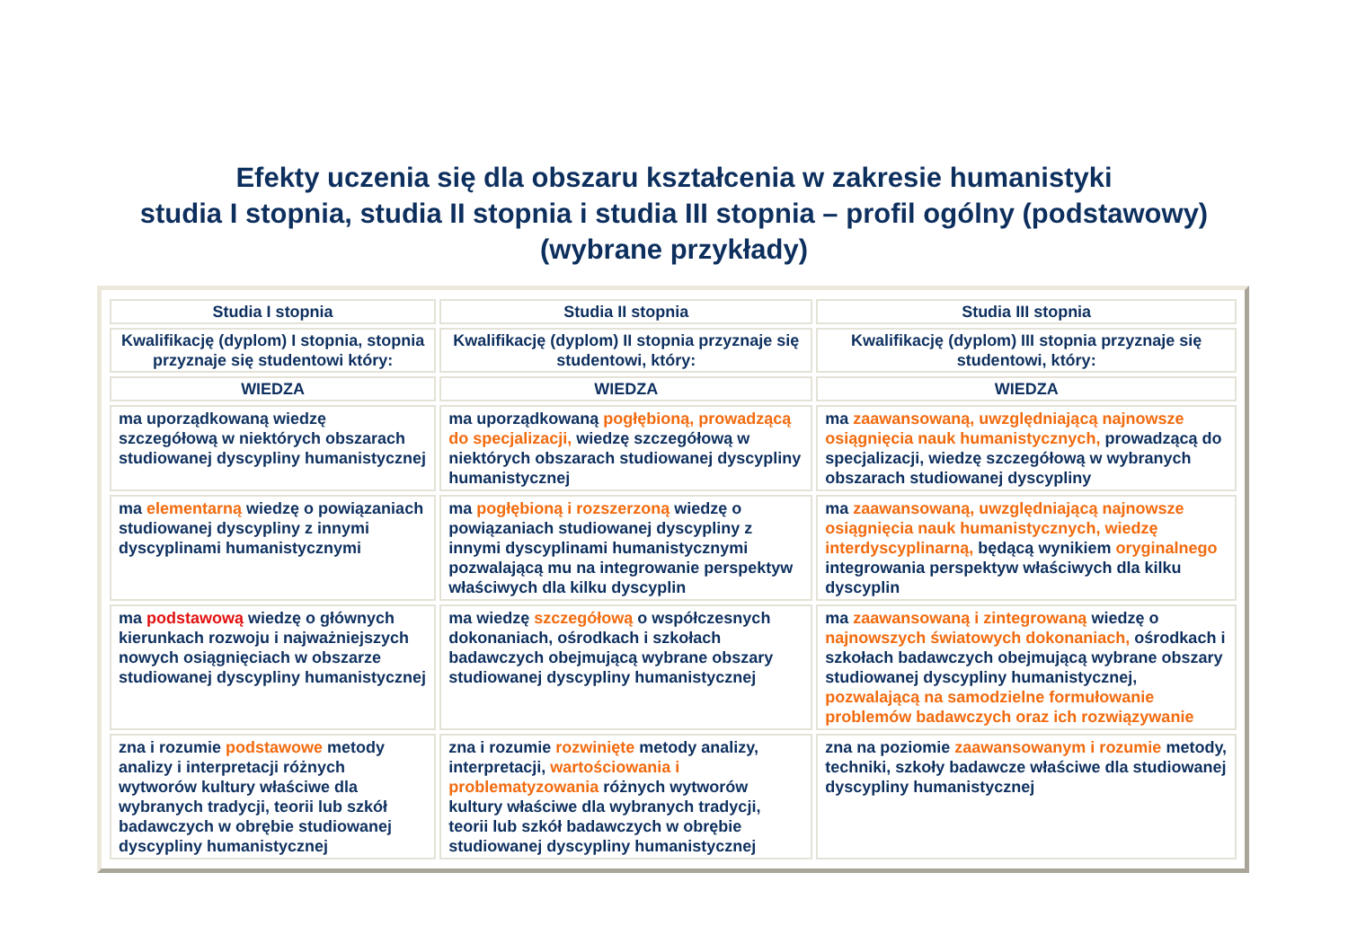Efekty uczenia się dla obszaru kształcenia w zakresie humanistyki
studia I stopnia, studia II stopnia i studia III stopnia – profil ogólny (podstawowy)
(wybrane przykłady)
| Studia I stopnia | Studia II stopnia | Studia III stopnia |
| --- | --- | --- |
| Kwalifikację (dyplom) I stopnia, stopnia przyznaje się studentowi który: | Kwalifikację (dyplom) II stopnia przyznaje się studentowi, który: | Kwalifikację (dyplom) III stopnia przyznaje się studentowi, który: |
| WIEDZA | WIEDZA | WIEDZA |
| ma uporządkowaną wiedzę szczegółową w niektórych obszarach studiowanej dyscypliny humanistycznej | ma uporządkowaną pogłębioną, prowadzącą do specjalizacji, wiedzę szczegółową w niektórych obszarach studiowanej dyscypliny humanistycznej | ma zaawansowaną, uwzględniającą najnowsze osiągnięcia nauk humanistycznych, prowadzącą do specjalizacji, wiedzę szczegółową w wybranych obszarach studiowanej dyscypliny |
| ma elementarną wiedzę o powiązaniach studiowanej dyscypliny z innymi dyscyplinami humanistycznymi | ma pogłębioną i rozszerzoną wiedzę o powiązaniach studiowanej dyscypliny z innymi dyscyplinami humanistycznymi pozwalającą mu na integrowanie perspektyw właściwych dla kilku dyscyplin | ma zaawansowaną, uwzględniającą najnowsze osiągnięcia nauk humanistycznych, wiedzę interdyscyplinarną, będącą wynikiem oryginalnego integrowania perspektyw właściwych dla kilku dyscyplin |
| ma podstawową wiedzę o głównych kierunkach rozwoju i najważniejszych nowych osiągnięciach w obszarze studiowanej dyscypliny humanistycznej | ma wiedzę szczegółową o współczesnych dokonaniach, ośrodkach i szkołach badawczych obejmującą wybrane obszary studiowanej dyscypliny humanistycznej | ma zaawansowaną i zintegrowaną wiedzę o najnowszych światowych dokonaniach, ośrodkach i szkołach badawczych obejmującą wybrane obszary studiowanej dyscypliny humanistycznej, pozwalającą na samodzielne formułowanie problemów badawczych oraz ich rozwiązywanie |
| zna i rozumie podstawowe metody analizy i interpretacji różnych wytworów kultury właściwe dla wybranych tradycji, teorii lub szkół badawczych w obrębie studiowanej dyscypliny humanistycznej | zna i rozumie rozwinięte metody analizy, interpretacji, wartościowania i problematyzowania różnych wytworów kultury właściwe dla wybranych tradycji, teorii lub szkół badawczych w obrębie studiowanej dyscypliny humanistycznej | zna na poziomie zaawansowanym i rozumie metody, techniki, szkoły badawcze właściwe dla studiowanej dyscypliny humanistycznej |